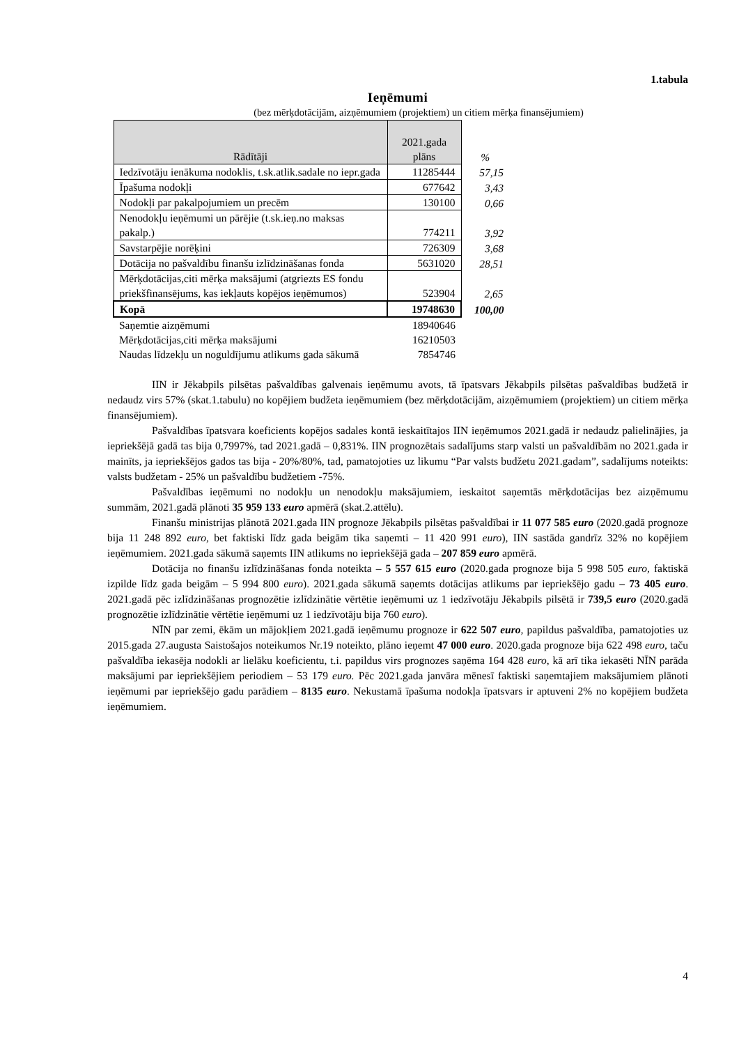1.tabula
Ieņēmumi
(bez mērķdotācijām, aizņēmumiem (projektiem) un citiem mērķa finansējumiem)
| Rādītāji | 2021.gada plāns | % |
| Iedzīvotāju ienākuma nodoklis, t.sk.atlik.sadale no iepr.gada | 11285444 | 57,15 |
| Īpašuma nodokļi | 677642 | 3,43 |
| Nodokļi par pakalpojumiem un precēm | 130100 | 0,66 |
| Nenodokļu ieņēmumi un pārējie (t.sk.ieņ.no maksas pakalp.) | 774211 | 3,92 |
| Savstarpējie norēķini | 726309 | 3,68 |
| Dotācija no pašvaldību finanšu izlīdzināšanas fonda | 5631020 | 28,51 |
| Mērķdotācijas,citi mērķa maksājumi (atgriezts ES fondu priekšfinansējums, kas iekļauts kopējos ieņēmumos) | 523904 | 2,65 |
| Kopā | 19748630 | 100,00 |
| Saņemtie aizņēmumi | 18940646 | |
| Mērķdotācijas,citi mērķa maksājumi | 16210503 | |
| Naudas līdzekļu un noguldījumu atlikums gada sākumā | 7854746 | |
IIN ir Jēkabpils pilsētas pašvaldības galvenais ieņēmumu avots, tā īpatsvars Jēkabpils pilsētas pašvaldības budžetā ir nedaudz virs 57% (skat.1.tabulu) no kopējiem budžeta ieņēmumiem (bez mērķdotācijām, aizņēmumiem (projektiem) un citiem mērķa finansējumiem).
Pašvaldības īpatsvara koeficients kopējos sadales kontā ieskaitītajos IIN ieņēmumos 2021.gadā ir nedaudz palielinājies, ja iepriekšējā gadā tas bija 0,7997%, tad 2021.gadā – 0,831%. IIN prognozētais sadalījums starp valsti un pašvaldībām no 2021.gada ir mainīts, ja iepriekšējos gados tas bija - 20%/80%, tad, pamatojoties uz likumu “Par valsts budžetu 2021.gadam”, sadalījums noteikts: valsts budžetam - 25% un pašvaldību budžetiem -75%.
Pašvaldības ieņēmumi no nodokļu un nenodokļu maksājumiem, ieskaitot saņemtās mērķdotācijas bez aizņēmumu summām, 2021.gadā plānoti 35 959 133 euro apmērā (skat.2.attēlu).
Finanšu ministrijas plānotā 2021.gada IIN prognoze Jēkabpils pilsētas pašvaldībai ir 11 077 585 euro (2020.gadā prognoze bija 11 248 892 euro, bet faktiski līdz gada beigām tika saņemti – 11 420 991 euro), IIN sastāda gandrīz 32% no kopējiem ieņēmumiem. 2021.gada sākumā saņemts IIN atlikums no iepriekšējā gada – 207 859 euro apmērā.
Dotācija no finanšu izlīdzināšanas fonda noteikta – 5 557 615 euro (2020.gada prognoze bija 5 998 505 euro, faktiskā izpilde līdz gada beigām – 5 994 800 euro). 2021.gada sākumā saņemts dotācijas atlikums par iepriekšējo gadu – 73 405 euro. 2021.gadā pēc izlīdzināšanas prognozētie izlīdzinātie vērtētie ieņēmumi uz 1 iedzīvotāju Jēkabpils pilsētā ir 739,5 euro (2020.gadā prognozētie izlīdzinātie vērtētie ieņēmumi uz 1 iedzīvotāju bija 760 euro).
NĪN par zemi, ēkām un mājokļiem 2021.gadā ieņēmumu prognoze ir 622 507 euro, papildus pašvaldība, pamatojoties uz 2015.gada 27.augusta Saistošajos noteikumos Nr.19 noteikto, plāno ieņemt 47 000 euro. 2020.gada prognoze bija 622 498 euro, taču pašvaldība iekasēja nodokli ar lielāku koeficientu, t.i. papildus virs prognozes saņēma 164 428 euro, kā arī tika iekasēti NĪN parāda maksājumi par iepriekšējiem periodiem – 53 179 euro. Pēc 2021.gada janvāra mēnesī faktiski saņemtajiem maksājumiem plānoti ieņēmumi par iepriekšējo gadu parādiem – 8135 euro. Nekustamā īpašuma nodokļa īpatsvars ir aptuveni 2% no kopējiem budžeta ieņēmumiem.
4